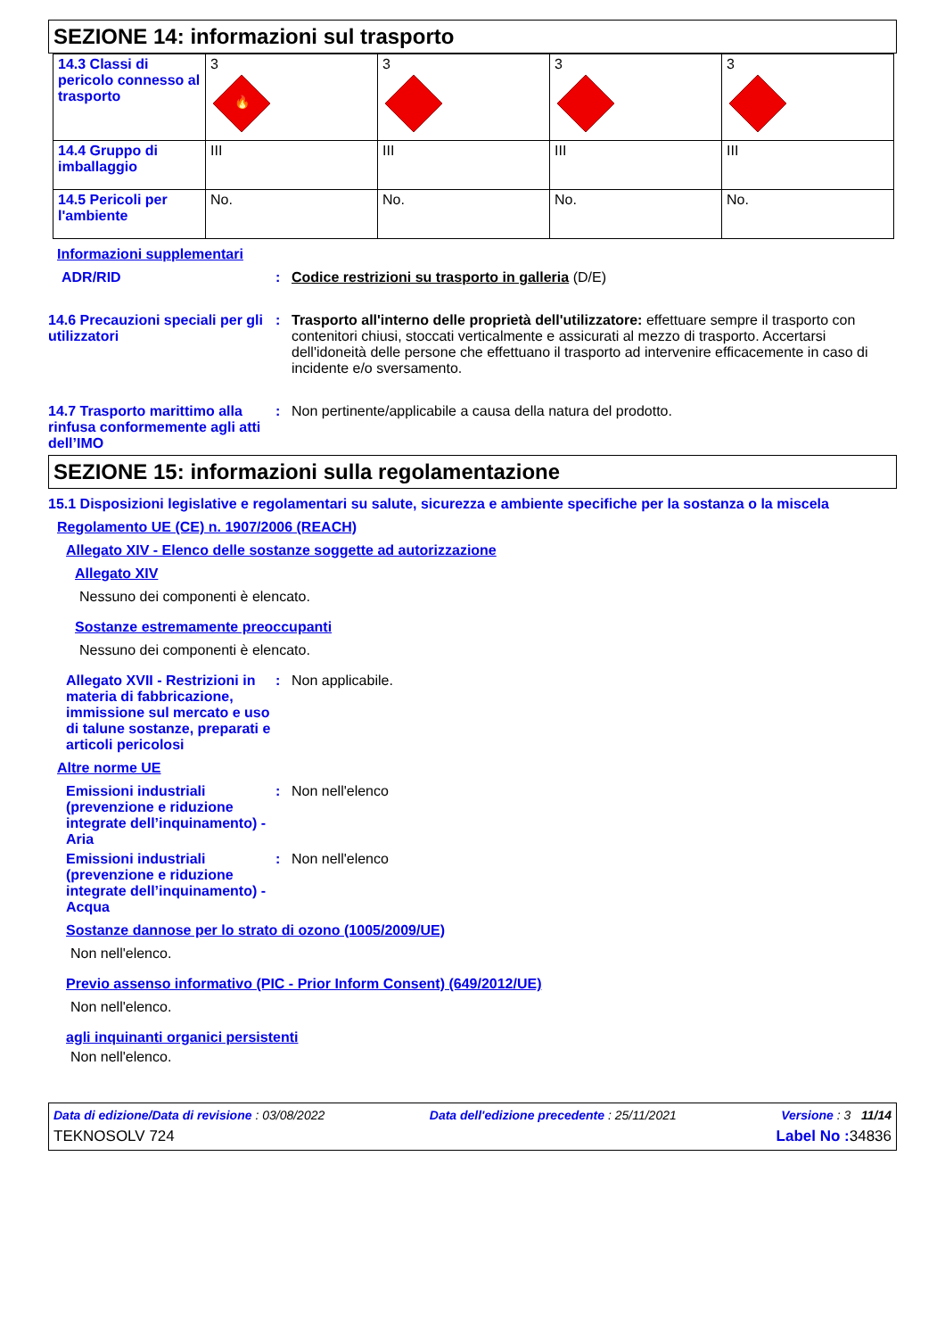SEZIONE 14: informazioni sul trasporto
| 14.3 Classi di pericolo connesso al trasporto | 3 🔥 | 3 | 3 | 3 |
| 14.4 Gruppo di imballaggio | III | III | III | III |
| 14.5 Pericoli per l'ambiente | No. | No. | No. | No. |
Informazioni supplementari
ADR/RID : Codice restrizioni su trasporto in galleria (D/E)
14.6 Precauzioni speciali per gli utilizzatori
: Trasporto all'interno delle proprietà dell'utilizzatore: effettuare sempre il trasporto con contenitori chiusi, stoccati verticalmente e assicurati al mezzo di trasporto. Accertarsi dell'idoneità delle persone che effettuano il trasporto ad intervenire efficacemente in caso di incidente e/o sversamento.
14.7 Trasporto marittimo alla rinfusa conformemente agli atti dell’IMO
: Non pertinente/applicabile a causa della natura del prodotto.
SEZIONE 15: informazioni sulla regolamentazione
15.1 Disposizioni legislative e regolamentari su salute, sicurezza e ambiente specifiche per la sostanza o la miscela
Regolamento UE (CE) n. 1907/2006 (REACH)
Allegato XIV - Elenco delle sostanze soggette ad autorizzazione
Allegato XIV
Nessuno dei componenti è elencato.
Sostanze estremamente preoccupanti
Nessuno dei componenti è elencato.
Allegato XVII - Restrizioni in materia di fabbricazione, immissione sul mercato e uso di talune sostanze, preparati e articoli pericolosi
: Non applicabile.
Altre norme UE
Emissioni industriali (prevenzione e riduzione integrate dell’inquinamento) - Aria
: Non nell'elenco
Emissioni industriali (prevenzione e riduzione integrate dell’inquinamento) - Acqua
: Non nell'elenco
Sostanze dannose per lo strato di ozono (1005/2009/UE)
Non nell'elenco.
Previo assenso informativo (PIC - Prior Inform Consent) (649/2012/UE)
Non nell'elenco.
agli inquinanti organici persistenti
Non nell'elenco.
Data di edizione/Data di revisione : 03/08/2022 Data dell'edizione precedente : 25/11/2021 Versione : 3 11/14
TEKNOSOLV 724 Label No : 34836